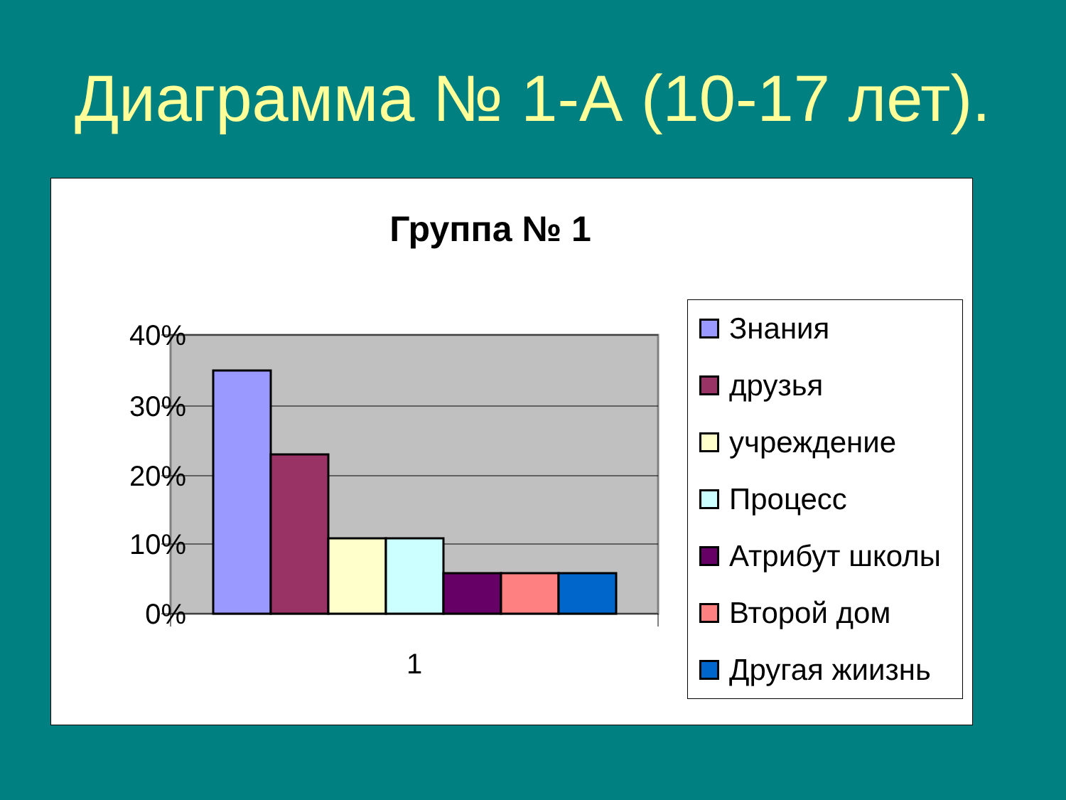Диаграмма № 1-А (10-17 лет).
Группа № 1
40%
30%
20%
10%
0%
1
Знания
друзья
учреждение
Процесс
Атрибут школы
Второй дом
Другая жиизнь